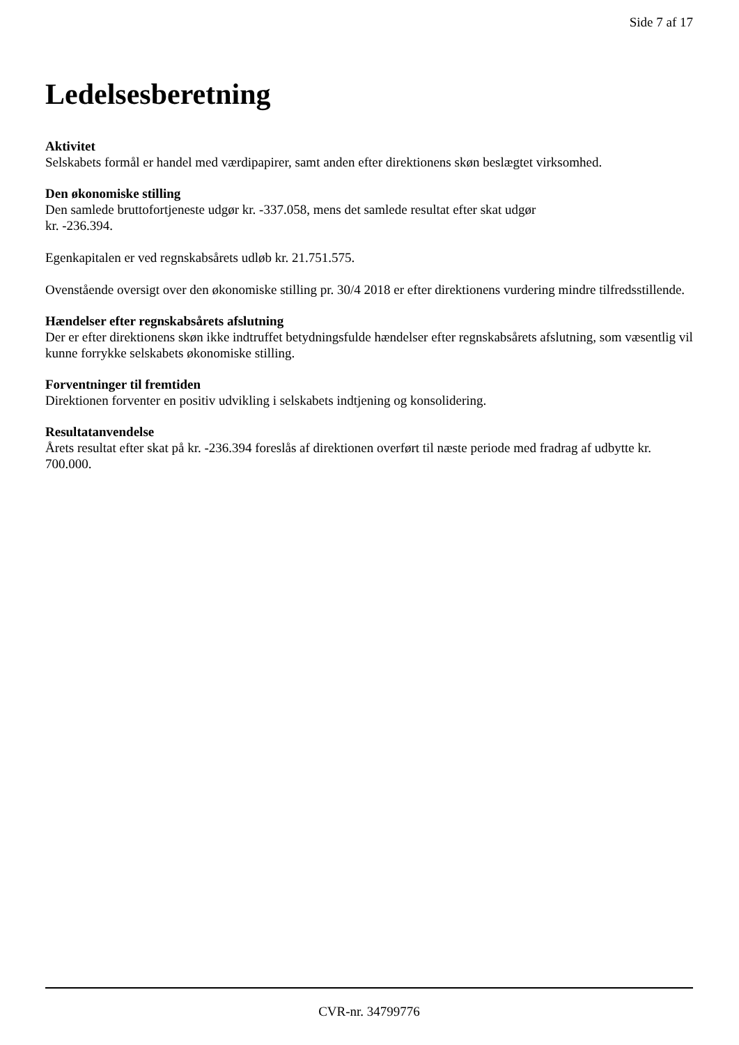Side 7 af 17
Ledelsesberetning
Aktivitet
Selskabets formål er handel med værdipapirer, samt anden efter direktionens skøn beslægtet virksomhed.
Den økonomiske stilling
Den samlede bruttofortjeneste udgør kr. -337.058, mens det samlede resultat efter skat udgør
kr. -236.394.
Egenkapitalen er ved regnskabsårets udløb kr. 21.751.575.
Ovenstående oversigt over den økonomiske stilling pr. 30/4 2018 er efter direktionens vurdering mindre tilfredsstillende.
Hændelser efter regnskabsårets afslutning
Der er efter direktionens skøn ikke indtruffet betydningsfulde hændelser efter regnskabsårets afslutning, som væsentlig vil kunne forrykke selskabets økonomiske stilling.
Forventninger til fremtiden
Direktionen forventer en positiv udvikling i selskabets indtjening og konsolidering.
Resultatanvendelse
Årets resultat efter skat på kr. -236.394 foreslås af direktionen overført til næste periode med fradrag af udbytte kr. 700.000.
CVR-nr. 34799776